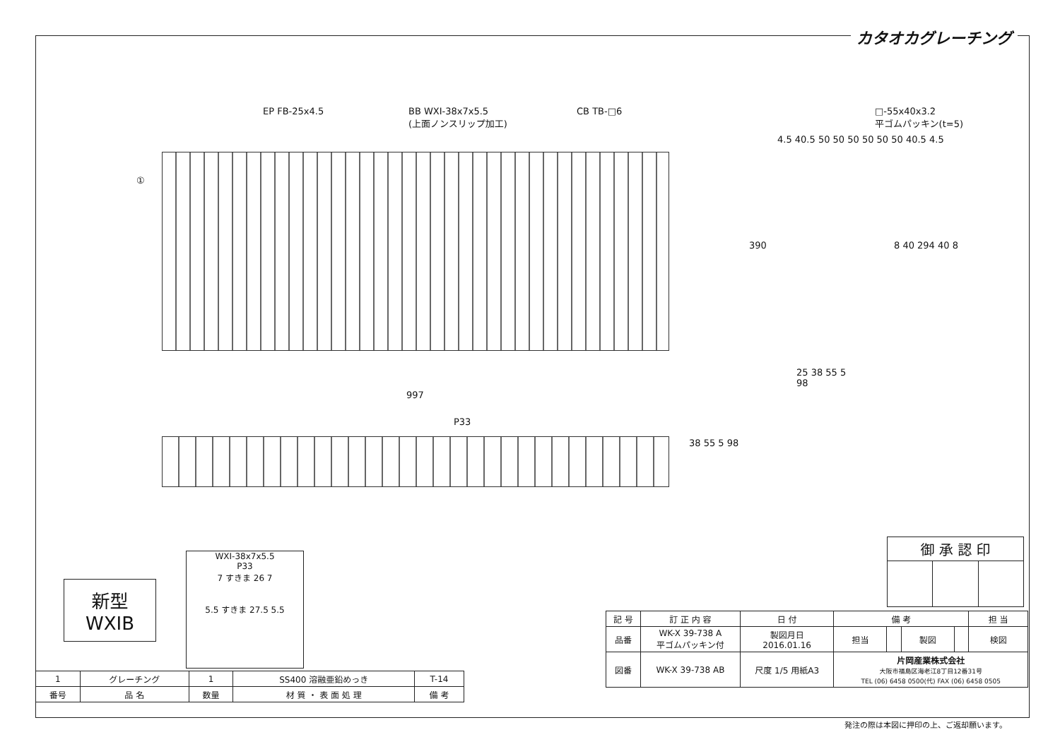カタオカグレーチング
EP FB-25x4.5
BB WXI-38x7x5.5
(上面ノンスリップ加工)
CB TB-□6
①
□-55x40x3.2
平ゴムパッキン(t=5)
390
4.5 40.5 50 50 50 50 50 50 40.5 4.5
8 40 294 40 8
25 38 55 5
98
997
P33
38 55 5 98
新型
WXIB
WXI-38x7x5.5
P33
7 すきま 26 7
5.5 すきま 27.5 5.5
| 御 承 認 印 | | |
| 1 | グレーチング | 1 | SS400 溶融亜鉛めっき | T-14 |
| 番号 | 品 名 | 数量 | 材 質 ・ 表 面 処 理 | 備 考 |
| 記 号 | | 訂 正 内 容 | 日 付 | 備 考 | | | | 担 当 |
| 品番 | WK-X 39-738 A 平ゴムパッキン付 | | 製図月日 2016.01.16 | 担当 | | 製図 | | 検図 |
| 図番 | WK-X 39-738 AB | | 尺度 1/5 用紙A3 | 片岡産業株式会社 大阪市福島区海老江8丁目12番31号 TEL (06) 6458 0500(代) FAX (06) 6458 0505 | | | | |
発注の際は本図に押印の上、ご返却願います。